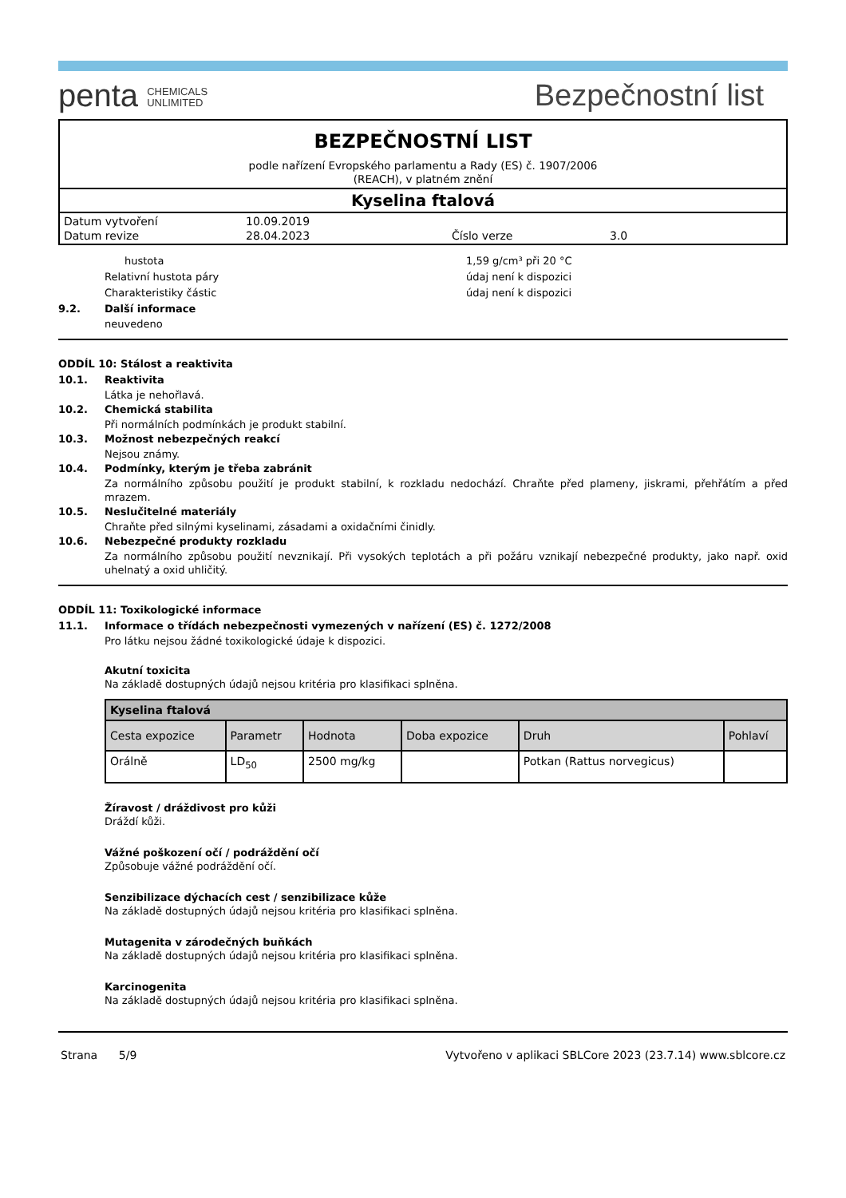penta CHEMICALS
UNLIMITED
Bezpečnostní list
BEZPEČNOSTNÍ LIST
podle nařízení Evropského parlamentu a Rady (ES) č. 1907/2006
(REACH), v platném znění
Kyselina ftalová
| Datum vytvoření | 10.09.2019 | | |
| Datum revize | 28.04.2023 | Číslo verze | 3.0 |
hustota 1,59 g/cm³ při 20 °C
Relativní hustota páry údaj není k dispozici
Charakteristiky částic údaj není k dispozici
9.2. Další informace
neuvedeno
ODDÍL 10: Stálost a reaktivita
10.1. Reaktivita
Látka je nehořlavá.
10.2. Chemická stabilita
Při normálních podmínkách je produkt stabilní.
10.3. Možnost nebezpečných reakcí
Nejsou známy.
10.4. Podmínky, kterým je třeba zabránit
Za normálního způsobu použití je produkt stabilní, k rozkladu nedochází. Chraňte před plameny, jiskrami, přehřátím a před mrazem.
10.5. Neslučitelné materiály
Chraňte před silnými kyselinami, zásadami a oxidačními činidly.
10.6. Nebezpečné produkty rozkladu
Za normálního způsobu použití nevznikají. Při vysokých teplotách a při požáru vznikají nebezpečné produkty, jako např. oxid uhelnatý a oxid uhličitý.
ODDÍL 11: Toxikologické informace
11.1. Informace o třídách nebezpečnosti vymezených v nařízení (ES) č. 1272/2008
Pro látku nejsou žádné toxikologické údaje k dispozici.
Akutní toxicita
Na základě dostupných údajů nejsou kritéria pro klasifikaci splněna.
| Kyselina ftalová | | | | | |
| --- | --- | --- | --- | --- | --- |
| Cesta expozice | Parametr | Hodnota | Doba expozice | Druh | Pohlaví |
| Orálně | LD<sub>50</sub> | 2500 mg/kg | | Potkan (Rattus norvegicus) | |
Žíravost / dráždivost pro kůži
Dráždí kůži.
Vážné poškození očí / podráždění očí
Způsobuje vážné podráždění očí.
Senzibilizace dýchacích cest / senzibilizace kůže
Na základě dostupných údajů nejsou kritéria pro klasifikaci splněna.
Mutagenita v zárodečných buňkách
Na základě dostupných údajů nejsou kritéria pro klasifikaci splněna.
Karcinogenita
Na základě dostupných údajů nejsou kritéria pro klasifikaci splněna.
Strana 5/9 Vytvořeno v aplikaci SBLCore 2023 (23.7.14) www.sblcore.cz